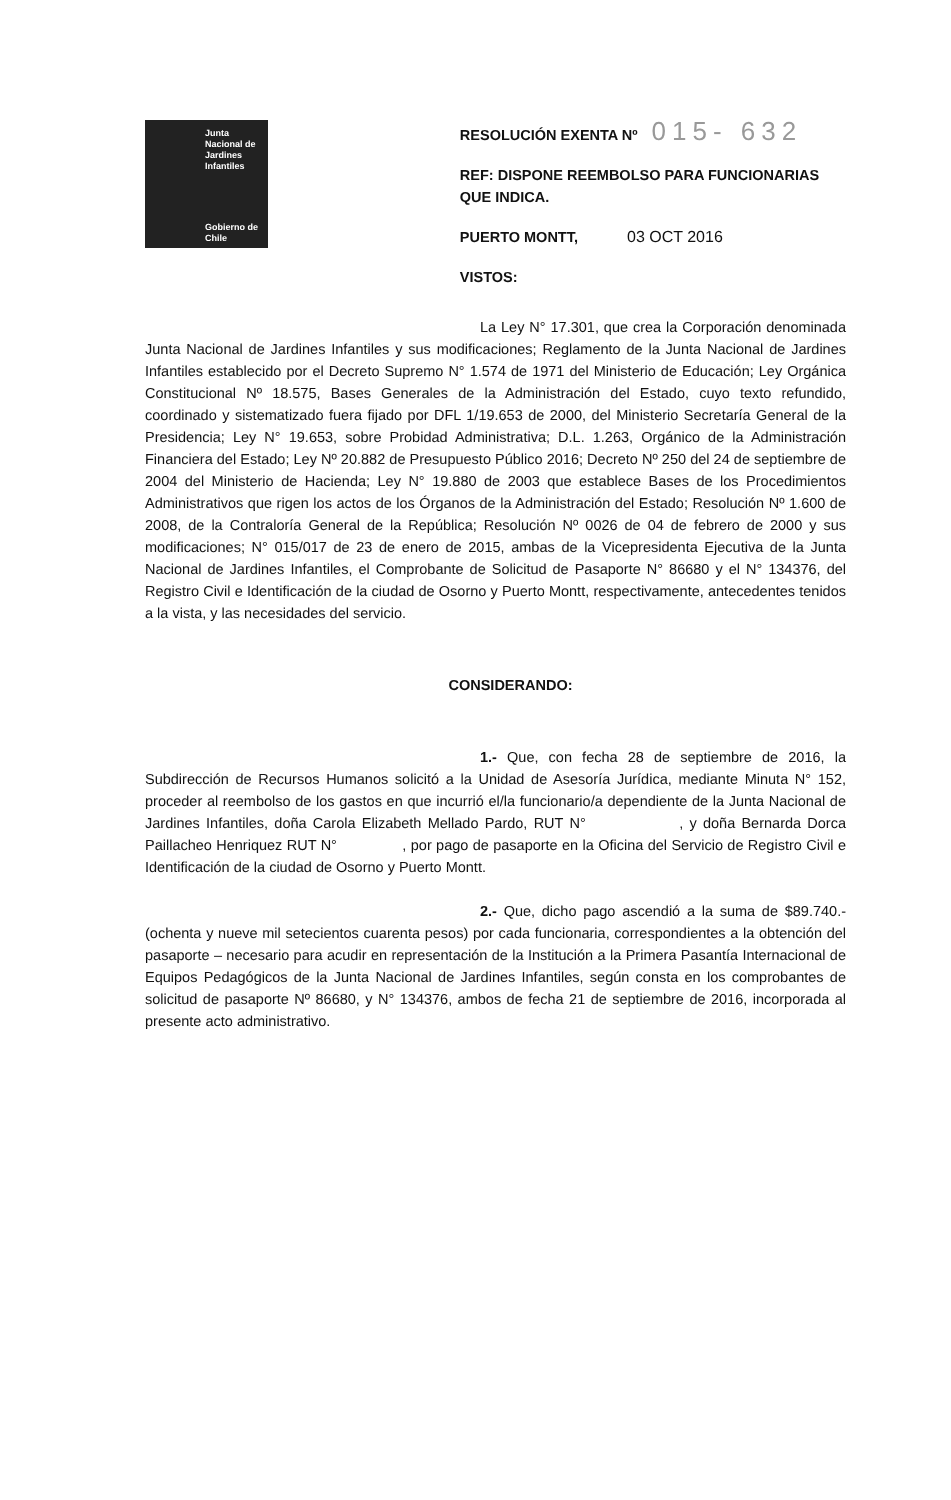Junta Nacional de Jardines Infantiles
Gobierno de Chile
RESOLUCIÓN EXENTA Nº 015- 632
REF: DISPONE REEMBOLSO PARA FUNCIONARIAS QUE INDICA.
PUERTO MONTT, 03 OCT 2016
VISTOS:
La Ley N° 17.301, que crea la Corporación denominada Junta Nacional de Jardines Infantiles y sus modificaciones; Reglamento de la Junta Nacional de Jardines Infantiles establecido por el Decreto Supremo N° 1.574 de 1971 del Ministerio de Educación; Ley Orgánica Constitucional Nº 18.575, Bases Generales de la Administración del Estado, cuyo texto refundido, coordinado y sistematizado fuera fijado por DFL 1/19.653 de 2000, del Ministerio Secretaría General de la Presidencia; Ley N° 19.653, sobre Probidad Administrativa; D.L. 1.263, Orgánico de la Administración Financiera del Estado; Ley Nº 20.882 de Presupuesto Público 2016; Decreto Nº 250 del 24 de septiembre de 2004 del Ministerio de Hacienda; Ley N° 19.880 de 2003 que establece Bases de los Procedimientos Administrativos que rigen los actos de los Órganos de la Administración del Estado; Resolución Nº 1.600 de 2008, de la Contraloría General de la República; Resolución Nº 0026 de 04 de febrero de 2000 y sus modificaciones; N° 015/017 de 23 de enero de 2015, ambas de la Vicepresidenta Ejecutiva de la Junta Nacional de Jardines Infantiles, el Comprobante de Solicitud de Pasaporte N° 86680 y el N° 134376, del Registro Civil e Identificación de la ciudad de Osorno y Puerto Montt, respectivamente, antecedentes tenidos a la vista, y las necesidades del servicio.
CONSIDERANDO:
1.- Que, con fecha 28 de septiembre de 2016, la Subdirección de Recursos Humanos solicitó a la Unidad de Asesoría Jurídica, mediante Minuta N° 152, proceder al reembolso de los gastos en que incurrió el/la funcionario/a dependiente de la Junta Nacional de Jardines Infantiles, doña Carola Elizabeth Mellado Pardo, RUT N° , y doña Bernarda Dorca Paillacheo Henriquez RUT N° , por pago de pasaporte en la Oficina del Servicio de Registro Civil e Identificación de la ciudad de Osorno y Puerto Montt.
2.- Que, dicho pago ascendió a la suma de $89.740.- (ochenta y nueve mil setecientos cuarenta pesos) por cada funcionaria, correspondientes a la obtención del pasaporte – necesario para acudir en representación de la Institución a la Primera Pasantía Internacional de Equipos Pedagógicos de la Junta Nacional de Jardines Infantiles, según consta en los comprobantes de solicitud de pasaporte Nº 86680, y N° 134376, ambos de fecha 21 de septiembre de 2016, incorporada al presente acto administrativo.